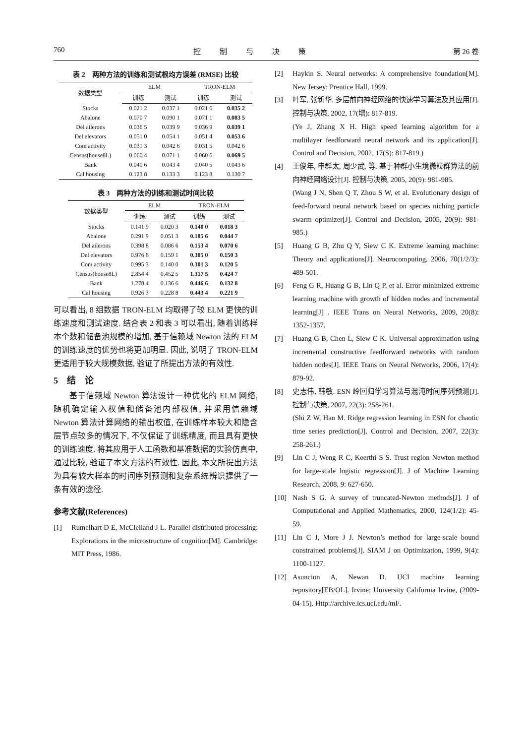760 控制与决策 第 26 卷
表 2　两种方法的训练和测试根均方误差 (RMSE) 比较
| 数据类型 | ELM | | TRON-ELM | |
| --- | --- | --- | --- | --- |
| | 训练 | 测试 | 训练 | 测试 |
| Stocks | 0.021 2 | 0.037 1 | 0.021 6 | 0.035 2 |
| Abalone | 0.070 7 | 0.090 1 | 0.071 1 | 0.083 5 |
| Del ailerons | 0.036 5 | 0.039 9 | 0.036 9 | 0.039 1 |
| Del elevators | 0.051 0 | 0.054 1 | 0.051 4 | 0.053 6 |
| Com activity | 0.031 3 | 0.042 6 | 0.031 5 | 0.042 6 |
| Census(house8L) | 0.060 4 | 0.071 1 | 0.060 6 | 0.069 5 |
| Bank | 0.040 6 | 0.043 4 | 0.040 5 | 0.043 6 |
| Cal housing | 0.123 8 | 0.133 3 | 0.123 8 | 0.130 7 |
表 3　两种方法的训练和测试时间比较
| 数据类型 | ELM | | TRON-ELM | |
| --- | --- | --- | --- | --- |
| | 训练 | 测试 | 训练 | 测试 |
| Stocks | 0.141 9 | 0.020 3 | 0.140 0 | 0.018 3 |
| Abalone | 0.291 9 | 0.051 3 | 0.185 6 | 0.044 7 |
| Del ailerons | 0.398 8 | 0.086 6 | 0.153 4 | 0.070 6 |
| Del elevators | 0.976 6 | 0.159 1 | 0.305 0 | 0.150 3 |
| Com activity | 0.995 3 | 0.140 0 | 0.301 3 | 0.120 5 |
| Census(house8L) | 2.854 4 | 0.452 5 | 1.317 5 | 0.424 7 |
| Bank | 1.278 4 | 0.136 6 | 0.446 6 | 0.132 8 |
| Cal housing | 0.926 3 | 0.228 8 | 0.443 4 | 0.221 9 |
可以看出, 8 组数据 TRON-ELM 均取得了较 ELM 更快的训练速度和测试速度. 结合表 2 和表 3 可以看出, 随着训练样本个数和储备池规模的增加, 基于信赖域 Newton 法的 ELM 的训练速度的优势也将更加明显. 因此, 说明了 TRON-ELM 更适用于较大规模数据, 验证了所提出方法的有效性.
5　结　论
基于信赖域 Newton 算法设计一种优化的 ELM 网络, 随机确定输入权值和储备池内部权值, 并采用信赖域 Newton 算法计算网络的输出权值, 在训练样本较大和隐含层节点较多的情况下, 不仅保证了训练精度, 而且具有更快的训练速度. 将其应用于人工函数和基准数据的实验仿真中, 通过比较, 验证了本文方法的有效性. 因此, 本文所提出方法为具有较大样本的时间序列预测和复杂系统辨识提供了一条有效的途径.
参考文献(References)
[1] Rumelhart D E, McClelland J L. Parallel distributed processing: Explorations in the microstructure of cognition[M]. Cambridge: MIT Press, 1986.
[2] Haykin S. Neural networks: A comprehensive foundation[M]. New Jersey: Prentice Hall, 1999.
[3] 叶军, 张新华. 多层前向神经网络的快速学习算法及其应用[J]. 控制与决策, 2002, 17(增): 817-819.
(Ye J, Zhang X H. High speed learning algorithm for a multilayer feedforward neural network and its application[J]. Control and Decision, 2002, 17(S): 817-819.)
[4] 王俊年, 申群太, 周少武, 等. 基于种群小生境微粒群算法的前向神经网络设计[J]. 控制与决策, 2005, 20(9): 981-985.
(Wang J N, Shen Q T, Zhou S W, et al. Evolutionary design of feed-forward neural network based on species niching particle swarm optimizer[J]. Control and Decision, 2005, 20(9): 981-985.)
[5] Huang G B, Zhu Q Y, Siew C K. Extreme learning machine: Theory and applications[J]. Neurocomputing, 2006, 70(1/2/3): 489-501.
[6] Feng G R, Huang G B, Lin Q P, et al. Error minimized extreme learning machine with growth of hidden nodes and incremental learning[J] . IEEE Trans on Neural Networks, 2009, 20(8): 1352-1357.
[7] Huang G B, Chen L, Siew C K. Universal approximation using incremental constructive feedforward networks with random hidden nodes[J]. IEEE Trans on Neural Networks, 2006, 17(4): 879-92.
[8] 史志伟, 韩敏. ESN 岭回归学习算法与混沌时间序列预测[J]. 控制与决策, 2007, 22(3): 258-261.
(Shi Z W, Han M. Ridge regression learning in ESN for chaotic time series prediction[J]. Control and Decision, 2007, 22(3): 258-261.)
[9] Lin C J, Weng R C, Keerthi S S. Trust region Newton method for large-scale logistic regression[J]. J of Machine Learning Research, 2008, 9: 627-650.
[10] Nash S G. A survey of truncated-Newton methods[J]. J of Computational and Applied Mathematics, 2000, 124(1/2): 45-59.
[11] Lin C J, More J J. Newton’s method for large-scale bound constrained problems[J]. SIAM J on Optimization, 1999, 9(4): 1100-1127.
[12] Asuncion A, Newan D. UCI machine learning repository[EB/OL]. Irvine: University California Irvine, (2009-04-15). Http://archive.ics.uci.edu/ml/.